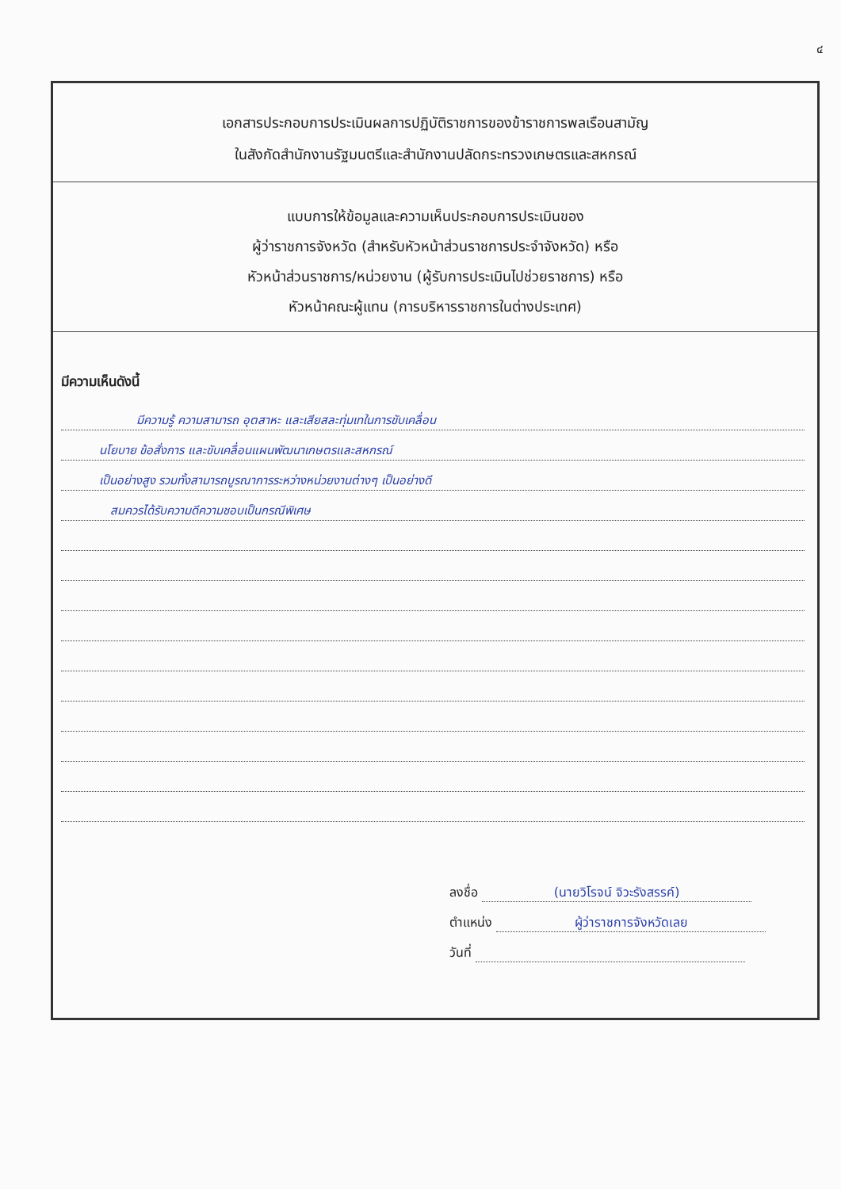๔
เอกสารประกอบการประเมินผลการปฏิบัติราชการของข้าราชการพลเรือนสามัญ
ในสังกัดสำนักงานรัฐมนตรีและสำนักงานปลัดกระทรวงเกษตรและสหกรณ์
แบบการให้ข้อมูลและความเห็นประกอบการประเมินของ
ผู้ว่าราชการจังหวัด (สำหรับหัวหน้าส่วนราชการประจำจังหวัด) หรือ
หัวหน้าส่วนราชการ/หน่วยงาน (ผู้รับการประเมินไปช่วยราชการ) หรือ
หัวหน้าคณะผู้แทน (การบริหารราชการในต่างประเทศ)
มีความเห็นดังนี้
มีความรู้ ความสามารถ อุตสาหะ และเสียสละทุ่มเทในการขับเคลื่อน
นโยบาย ข้อสั่งการ และขับเคลื่อนแผนพัฒนาเกษตรและสหกรณ์
เป็นอย่างสูง รวมทั้งสามารถบูรณาการระหว่างหน่วยงานต่างๆ เป็นอย่างดี
สมควรได้รับความดีความชอบเป็นกรณีพิเศษ
ลงชื่อ (นายวิโรจน์ จิวะรังสรรค์)
ตำแหน่ง ผู้ว่าราชการจังหวัดเลย
วันที่